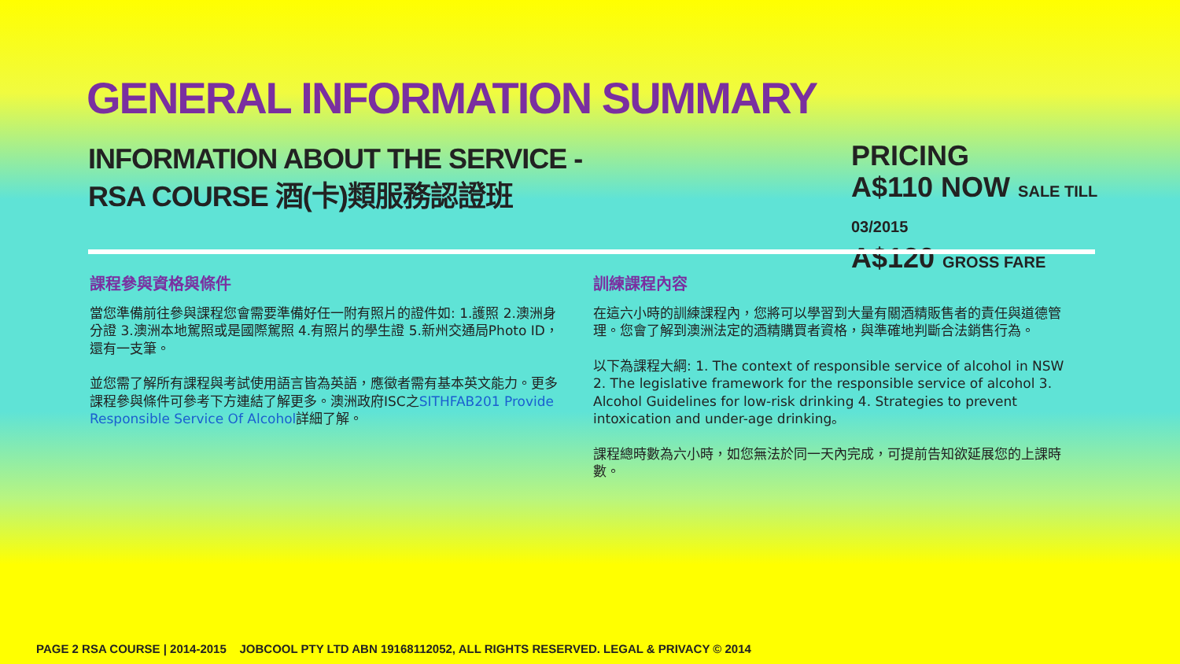GENERAL INFORMATION SUMMARY
INFORMATION ABOUT THE SERVICE -
RSA COURSE 酒(卡)類服務認證班
PRICING
A$110 NOW SALE TILL 03/2015
A$120 GROSS FARE
課程參與資格與條件
當您準備前往參與課程您會需要準備好任一附有照片的證件如: 1.護照 2.澳洲身分證 3.澳洲本地駕照或是國際駕照 4.有照片的學生證 5.新州交通局Photo ID，還有一支筆。
並您需了解所有課程與考試使用語言皆為英語，應徵者需有基本英文能力。更多課程參與條件可參考下方連結了解更多。澳洲政府ISC之SITHFAB201 Provide Responsible Service Of Alcohol詳細了解。
訓練課程內容
在這六小時的訓練課程內，您將可以學習到大量有關酒精販售者的責任與道德管理。您會了解到澳洲法定的酒精購買者資格，與準確地判斷合法銷售行為。
以下為課程大綱: 1. The context of responsible service of alcohol in NSW 2. The legislative framework for the responsible service of alcohol 3. Alcohol Guidelines for low-risk drinking 4. Strategies to prevent intoxication and under-age drinking。
課程總時數為六小時，如您無法於同一天內完成，可提前告知欲延展您的上課時數。
PAGE 2 RSA COURSE | 2014-2015 JOBCOOL PTY LTD ABN 19168112052, ALL RIGHTS RESERVED. LEGAL & PRIVACY © 2014